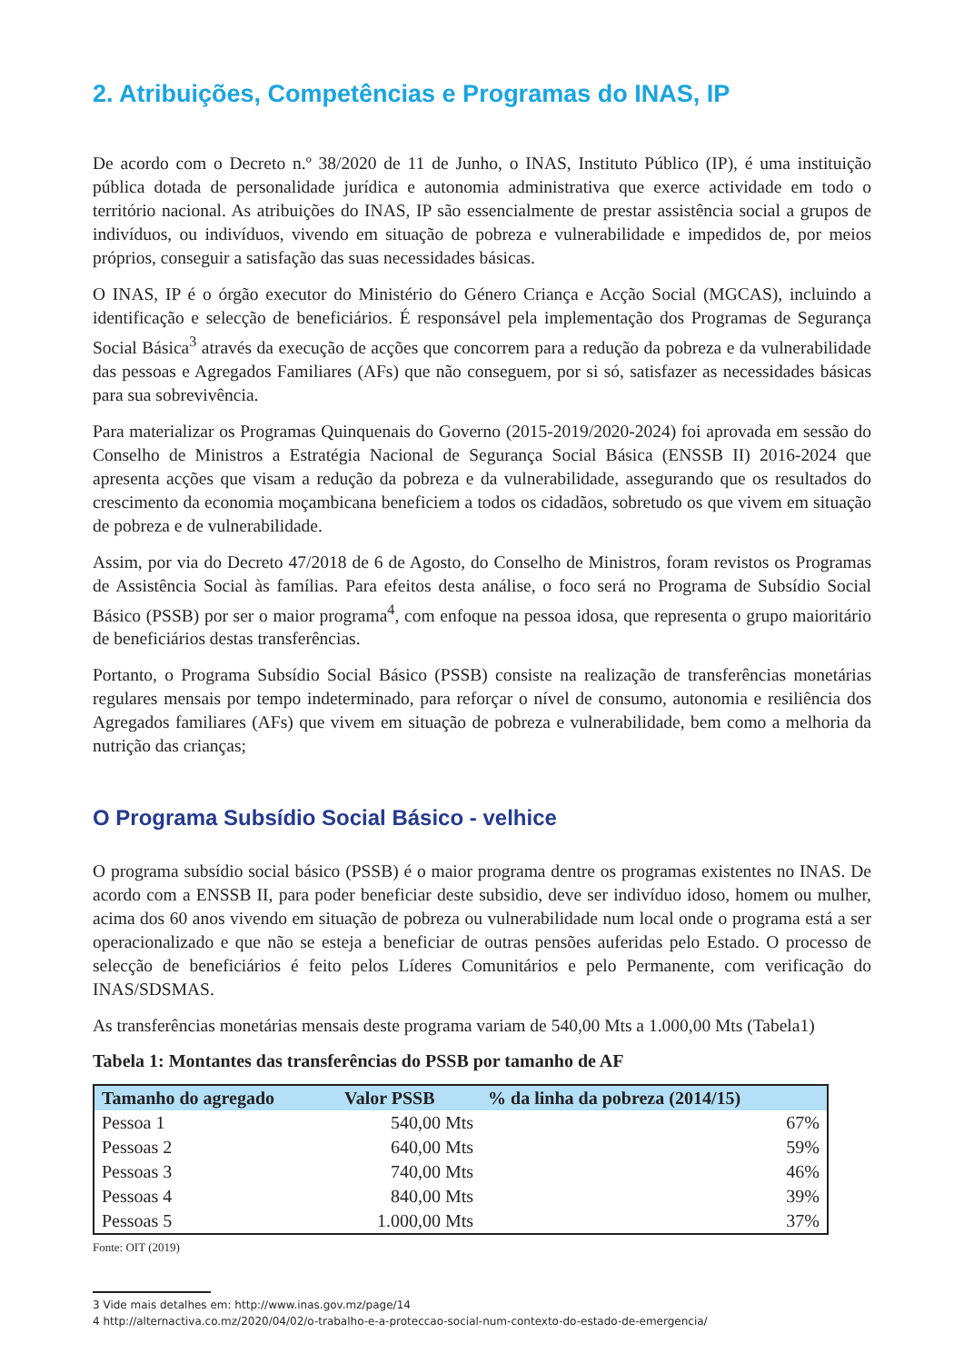2. Atribuições, Competências e Programas do INAS, IP
De acordo com o Decreto n.º 38/2020 de 11 de Junho, o INAS, Instituto Público (IP), é uma instituição pública dotada de personalidade jurídica e autonomia administrativa que exerce actividade em todo o território nacional. As atribuições do INAS, IP são essencialmente de prestar assistência social a grupos de indivíduos, ou indivíduos, vivendo em situação de pobreza e vulnerabilidade e impedidos de, por meios próprios, conseguir a satisfação das suas necessidades básicas.
O INAS, IP é o órgão executor do Ministério do Género Criança e Acção Social (MGCAS), incluindo a identificação e selecção de beneficiários. É responsável pela implementação dos Programas de Segurança Social Básica<sup>3</sup> através da execução de acções que concorrem para a redução da pobreza e da vulnerabilidade das pessoas e Agregados Familiares (AFs) que não conseguem, por si só, satisfazer as necessidades básicas para sua sobrevivência.
Para materializar os Programas Quinquenais do Governo (2015-2019/2020-2024) foi aprovada em sessão do Conselho de Ministros a Estratégia Nacional de Segurança Social Básica (ENSSB II) 2016-2024 que apresenta acções que visam a redução da pobreza e da vulnerabilidade, assegurando que os resultados do crescimento da economia moçambicana beneficiem a todos os cidadãos, sobretudo os que vivem em situação de pobreza e de vulnerabilidade.
Assim, por via do Decreto 47/2018 de 6 de Agosto, do Conselho de Ministros, foram revistos os Programas de Assistência Social às famílias. Para efeitos desta análise, o foco será no Programa de Subsídio Social Básico (PSSB) por ser o maior programa<sup>4</sup>, com enfoque na pessoa idosa, que representa o grupo maioritário de beneficiários destas transferências.
Portanto, o Programa Subsídio Social Básico (PSSB) consiste na realização de transferências monetárias regulares mensais por tempo indeterminado, para reforçar o nível de consumo, autonomia e resiliência dos Agregados familiares (AFs) que vivem em situação de pobreza e vulnerabilidade, bem como a melhoria da nutrição das crianças;
O Programa Subsídio Social Básico - velhice
O programa subsídio social básico (PSSB) é o maior programa dentre os programas existentes no INAS. De acordo com a ENSSB II, para poder beneficiar deste subsidio, deve ser indivíduo idoso, homem ou mulher, acima dos 60 anos vivendo em situação de pobreza ou vulnerabilidade num local onde o programa está a ser operacionalizado e que não se esteja a beneficiar de outras pensões auferidas pelo Estado. O processo de selecção de beneficiários é feito pelos Líderes Comunitários e pelo Permanente, com verificação do INAS/SDSMAS.
As transferências monetárias mensais deste programa variam de 540,00 Mts a 1.000,00 Mts (Tabela1)
Tabela 1: Montantes das transferências do PSSB por tamanho de AF
| Tamanho do agregado | Valor PSSB | % da linha da pobreza (2014/15) |
| --- | --- | --- |
| Pessoa 1 | 540,00 Mts | 67% |
| Pessoas 2 | 640,00 Mts | 59% |
| Pessoas 3 | 740,00 Mts | 46% |
| Pessoas 4 | 840,00 Mts | 39% |
| Pessoas 5 | 1.000,00 Mts | 37% |
Fonte: OIT (2019)
3 Vide mais detalhes em: http://www.inas.gov.mz/page/14
4 http://alternactiva.co.mz/2020/04/02/o-trabalho-e-a-proteccao-social-num-contexto-do-estado-de-emergencia/